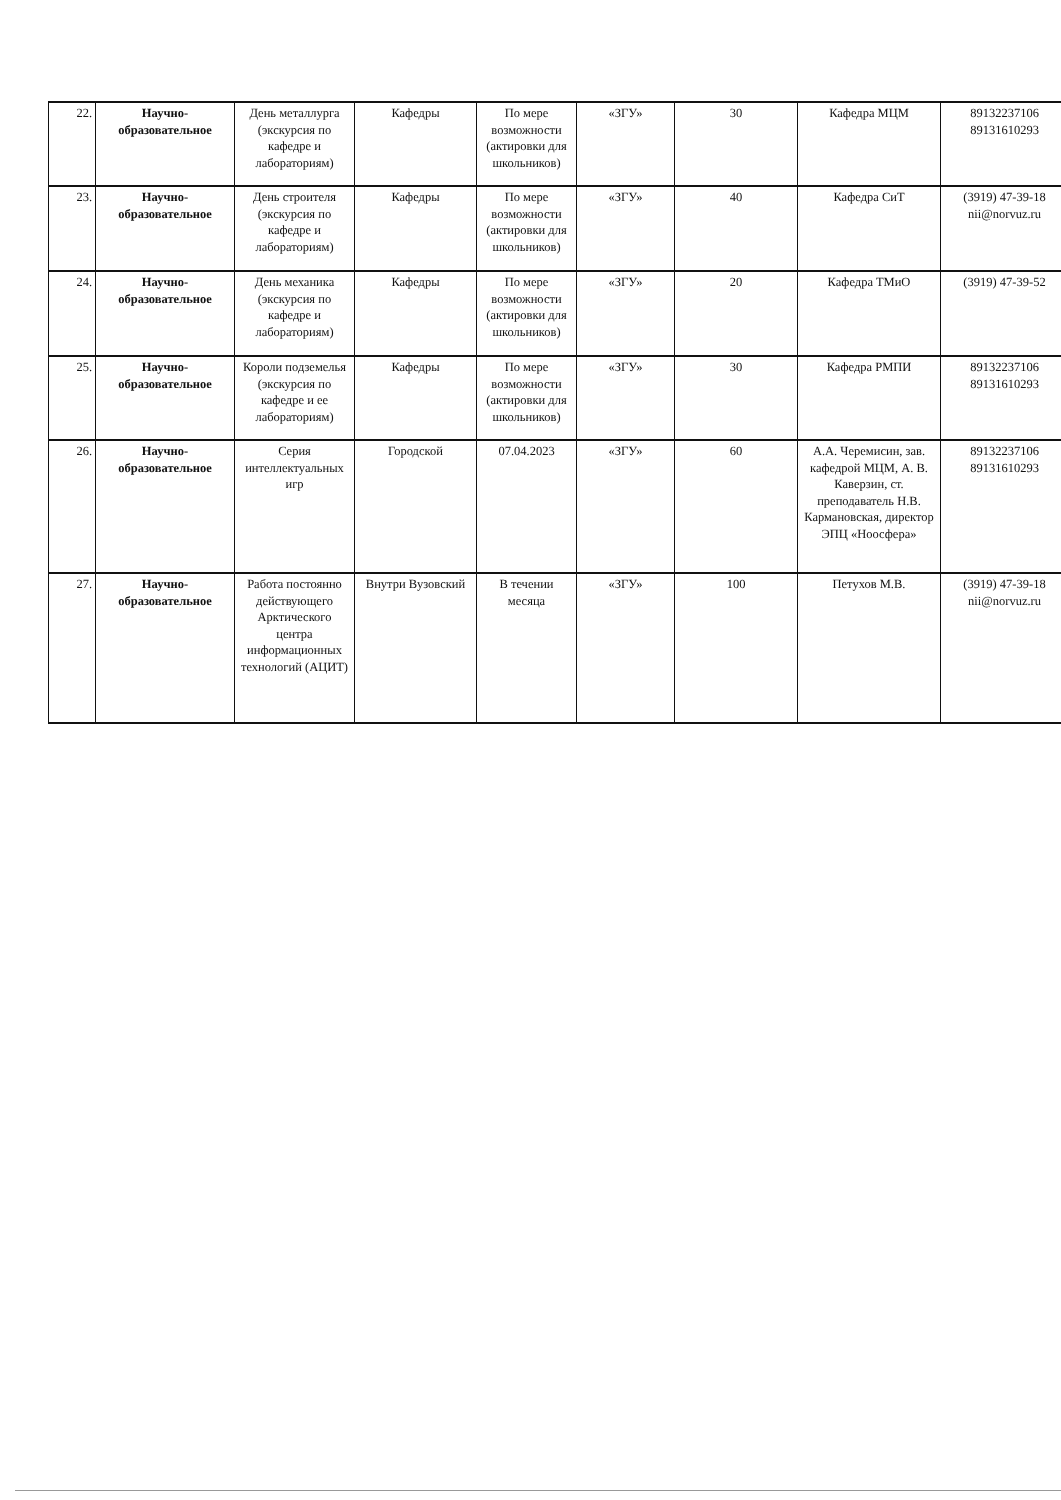| 22. | Научно-образовательное | День металлурга (экскурсия по кафедре и лабораториям) | Кафедры | По мере возможности (актировки для школьников) | «ЗГУ» | 30 | Кафедра МЦМ | 89132237106 89131610293 |
| 23. | Научно-образовательное | День строителя (экскурсия по кафедре и лабораториям) | Кафедры | По мере возможности (актировки для школьников) | «ЗГУ» | 40 | Кафедра СиТ | (3919) 47-39-18 nii@norvuz.ru |
| 24. | Научно-образовательное | День механика (экскурсия по кафедре и лабораториям) | Кафедры | По мере возможности (актировки для школьников) | «ЗГУ» | 20 | Кафедра ТМиО | (3919) 47-39-52 |
| 25. | Научно-образовательное | Короли подземелья (экскурсия по кафедре и ее лабораториям) | Кафедры | По мере возможности (актировки для школьников) | «ЗГУ» | 30 | Кафедра РМПИ | 89132237106 89131610293 |
| 26. | Научно-образовательное | Серия интеллектуальных игр | Городской | 07.04.2023 | «ЗГУ» | 60 | А.А. Черемисин, зав. кафедрой МЦМ, А. В. Каверзин, ст. преподаватель Н.В. Кармановская, директор ЭПЦ «Ноосфера» | 89132237106 89131610293 |
| 27. | Научно-образовательное | Работа постоянно действующего Арктического центра информационных технологий (АЦИТ) | Внутри Вузовский | В течении месяца | «ЗГУ» | 100 | Петухов М.В. | (3919) 47-39-18 nii@norvuz.ru |